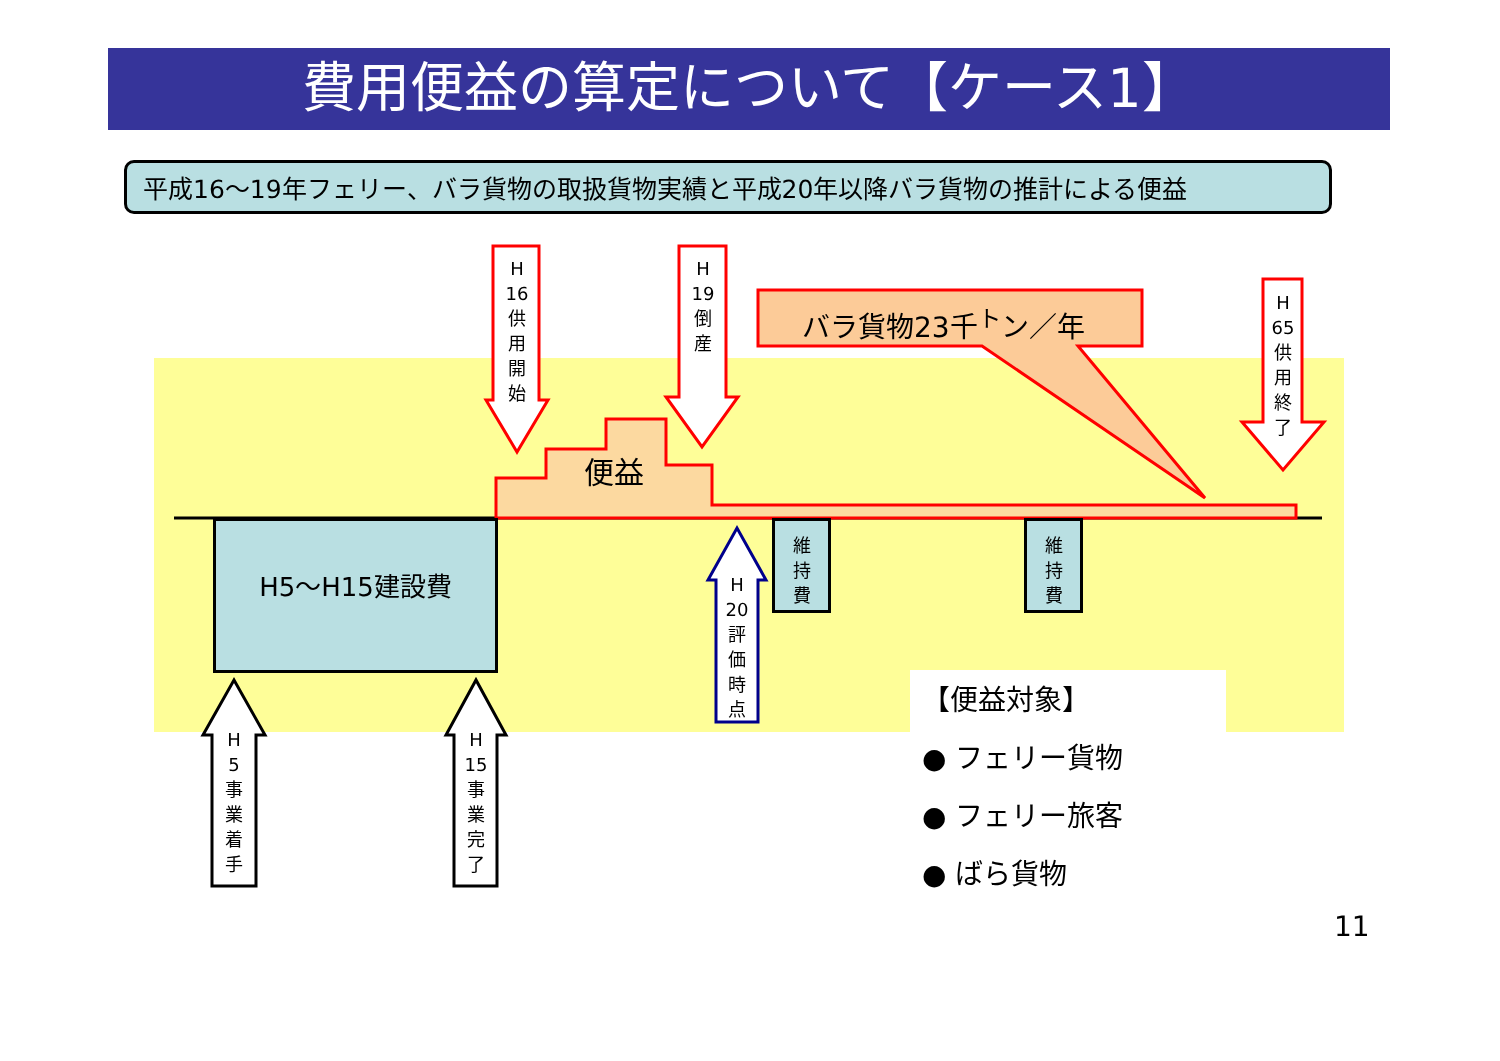費用便益の算定について【ケース1】
平成16～19年フェリー、バラ貨物の取扱貨物実績と平成20年以降バラ貨物の推計による便益
H5～H15建設費 維持費 維持費
H 16 供用開始
H 19 倒産
H 65 供用終了
H 20 評価時点
H 5 事業着手
H 15 事業完了
便益
バラ貨物23千<sup>ト</sup>ン／年
【便益対象】
● フェリー貨物
● フェリー旅客
● ばら貨物
11